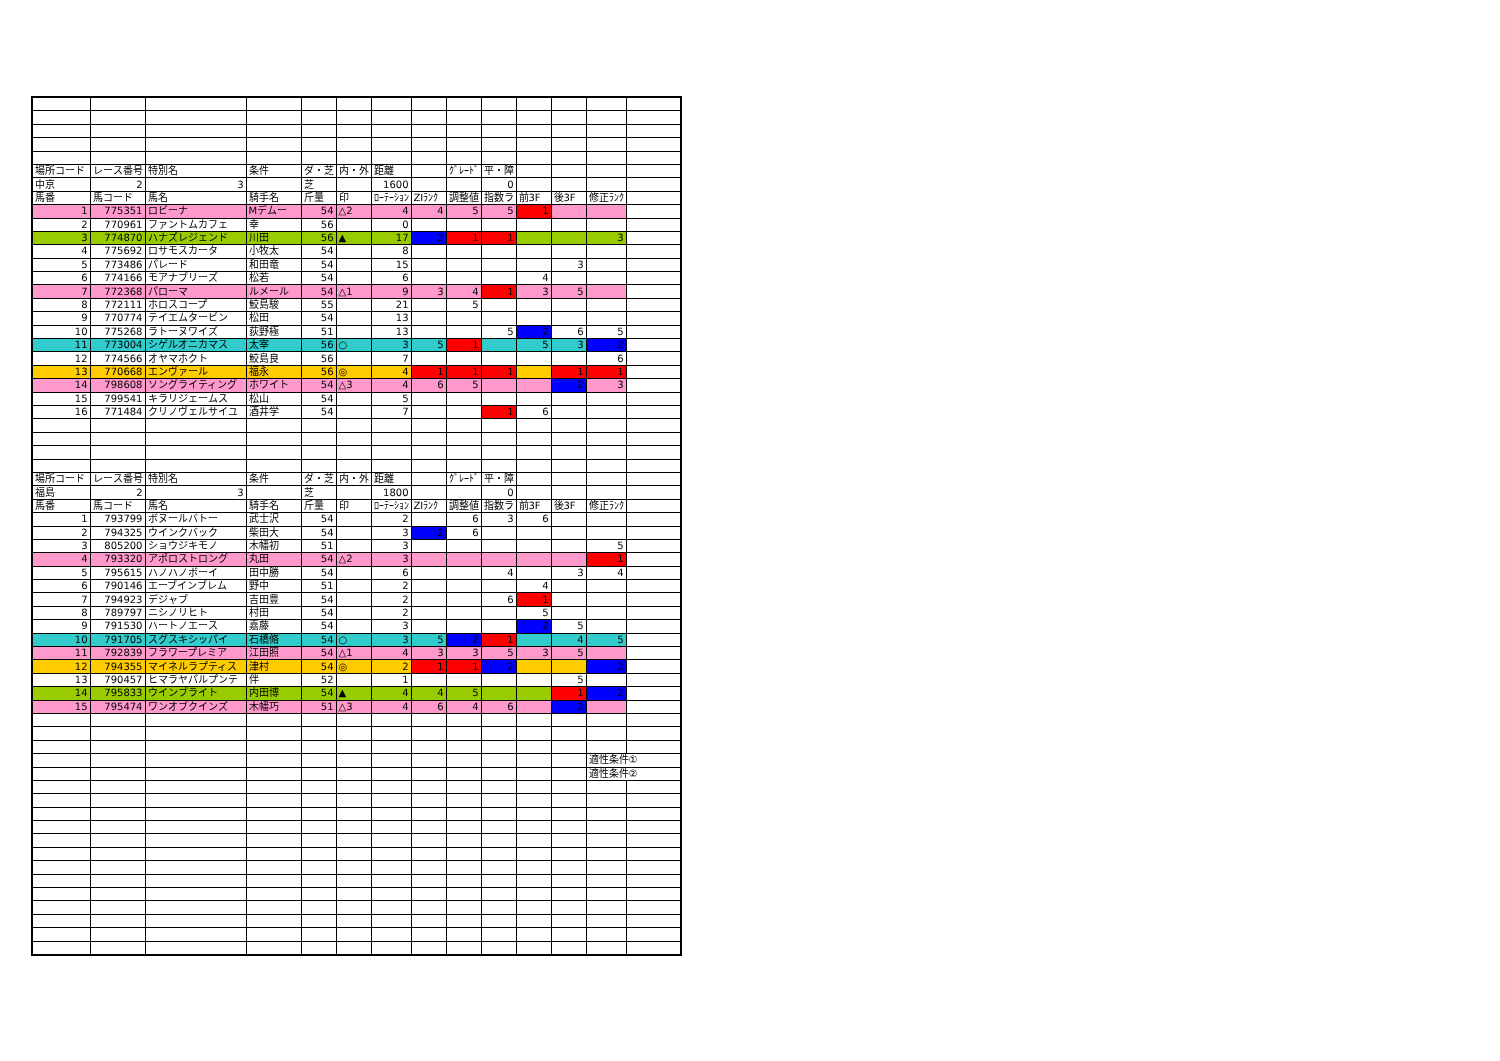| 場所コード | レース番号 | 特別名 | 条件 | ダ・芝 | 内・外 | 距離 | | ｸﾞﾚｰﾄﾞ | 平・障 | | | | |
| 中京 | 2 | 3 | | 芝 | | 1600 | | | 0 | | | | |
| 馬番 | 馬コード | 馬名 | 騎手名 | 斤量 | 印 | ﾛｰﾃｰｼｮﾝ | ZIﾗﾝｸ | 調整値 | 指数ラ | 前3F | 後3F | 修正ﾗﾝｸ | |
| 1 | 775351 | ロビーナ | Mデムー | 54 | △2 | 4 | 4 | 5 | 5 | 1 | | | |
| 2 | 770961 | ファントムカフェ | 幸 | 56 | | 0 | | | | | | | |
| 3 | 774870 | ハナズレジェンド | 川田 | 56 | ▲ | 17 | 2 | 1 | 1 | | | 3 | |
| 4 | 775692 | ロサモスカータ | 小牧太 | 54 | | 8 | | | | | | | |
| 5 | 773486 | パレード | 和田竜 | 54 | | 15 | | | | | 3 | | |
| 6 | 774166 | モアナブリーズ | 松若 | 54 | | 6 | | | | 4 | | | |
| 7 | 772368 | パローマ | ルメール | 54 | △1 | 9 | 3 | 4 | 1 | 3 | 5 | | |
| 8 | 772111 | ホロスコープ | 鮫島駿 | 55 | | 21 | | 5 | | | | | |
| 9 | 770774 | テイエムタービン | 松田 | 54 | | 13 | | | | | | | |
| 10 | 775268 | ラトーヌワイズ | 荻野極 | 51 | | 13 | | | 5 | 2 | 6 | 5 | |
| 11 | 773004 | シゲルオニカマス | 太宰 | 56 | ○ | 3 | 5 | 1 | | 5 | 3 | 2 | |
| 12 | 774566 | オヤマホクト | 鮫島良 | 56 | | 7 | | | | | | 6 | |
| 13 | 770668 | エンヴァール | 福永 | 56 | ◎ | 4 | 1 | 1 | 1 | | 1 | 1 | |
| 14 | 798608 | ソングライティング | ホワイト | 54 | △3 | 4 | 6 | 5 | | | 2 | 3 | |
| 15 | 799541 | キラリジェームス | 松山 | 54 | | 5 | | | | | | | |
| 16 | 771484 | クリノヴェルサイユ | 酒井学 | 54 | | 7 | | | 1 | 6 | | | |
| 場所コード | レース番号 | 特別名 | 条件 | ダ・芝 | 内・外 | 距離 | | ｸﾞﾚｰﾄﾞ | 平・障 | | | | |
| 福島 | 2 | 3 | | 芝 | | 1800 | | | 0 | | | | |
| 馬番 | 馬コード | 馬名 | 騎手名 | 斤量 | 印 | ﾛｰﾃｰｼｮﾝ | ZIﾗﾝｸ | 調整値 | 指数ラ | 前3F | 後3F | 修正ﾗﾝｸ | |
| 1 | 793799 | ボヌールバトー | 武士沢 | 54 | | 2 | | 6 | 3 | 6 | | | |
| 2 | 794325 | ウインクバック | 柴田大 | 54 | | 3 | 2 | 6 | | | | | |
| 3 | 805200 | ショウジキモノ | 木幡初 | 51 | | 3 | | | | | | 5 | |
| 4 | 793320 | アポロストロング | 丸田 | 54 | △2 | 3 | | | | | | 1 | |
| 5 | 795615 | ハノハノボーイ | 田中勝 | 54 | | 6 | | | 4 | | 3 | 4 | |
| 6 | 790146 | エーブインブレム | 野中 | 51 | | 2 | | | | 4 | | | |
| 7 | 794923 | デジャブ | 吉田豊 | 54 | | 2 | | | 6 | 1 | | | |
| 8 | 789797 | ニシノリヒト | 村田 | 54 | | 2 | | | | 5 | | | |
| 9 | 791530 | ハートノエース | 嘉藤 | 54 | | 3 | | | | 2 | 5 | | |
| 10 | 791705 | スグスキシッパイ | 石橋脩 | 54 | ○ | 3 | 5 | 2 | 1 | | 4 | 5 | |
| 11 | 792839 | フラワープレミア | 江田照 | 54 | △1 | 4 | 3 | 3 | 5 | 3 | 5 | | |
| 12 | 794355 | マイネルラプティス | 津村 | 54 | ◎ | 2 | 1 | 1 | 2 | | | 2 | |
| 13 | 790457 | ヒマラヤパルプンテ | 伴 | 52 | | 1 | | | | | 5 | | |
| 14 | 795833 | ウインブライト | 内田博 | 54 | ▲ | 4 | 4 | 5 | | | 1 | 2 | |
| 15 | 795474 | ワンオブクインズ | 木幡巧 | 51 | △3 | 4 | 6 | 4 | 6 | | 2 | | |
| | | | | | | | | | | | | 適性条件① | |
| | | | | | | | | | | | | 適性条件② | |